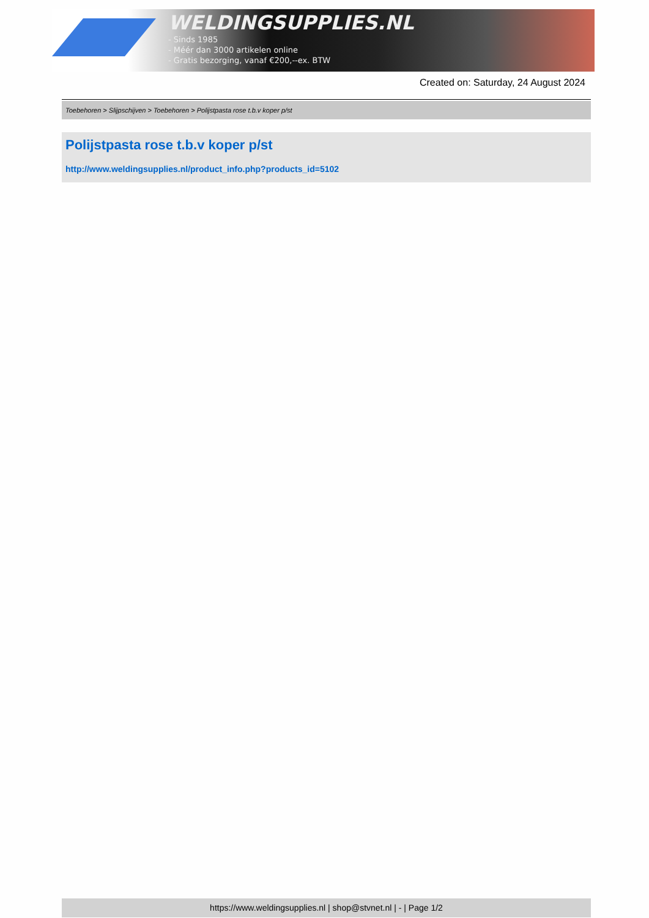WELDINGSUPPLIES.NL
- Sinds 1985
- Méér dan 3000 artikelen online
- Gratis bezorging, vanaf €200,--ex. BTW
Created on: Saturday, 24 August 2024
Toebehoren > Slijpschijven > Toebehoren > Polijstpasta rose t.b.v koper p/st
Polijstpasta rose t.b.v koper p/st
http://www.weldingsupplies.nl/product_info.php?products_id=5102
https://www.weldingsupplies.nl | shop@stvnet.nl | - | Page 1/2